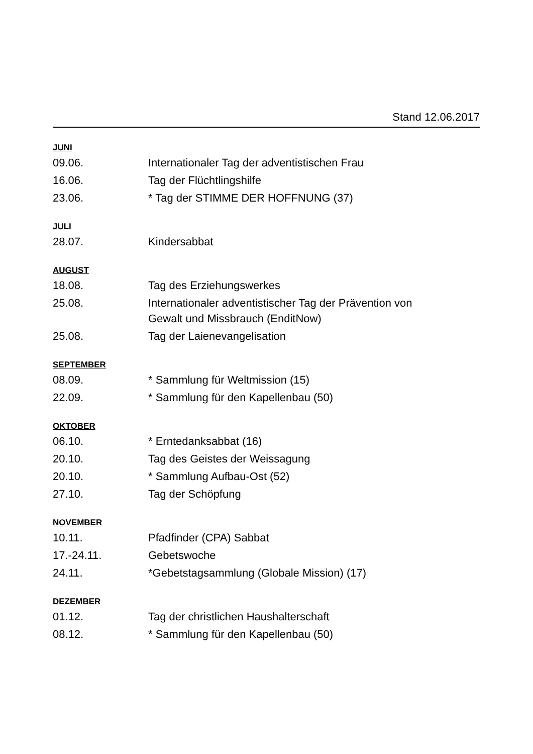Stand 12.06.2017
JUNI
| 09.06. | Internationaler Tag der adventistischen Frau |
| 16.06. | Tag der Flüchtlingshilfe |
| 23.06. | * Tag der STIMME DER HOFFNUNG (37) |
JULI
| 28.07. | Kindersabbat |
AUGUST
| 18.08. | Tag des Erziehungswerkes |
| 25.08. | Internationaler adventistischer Tag der Prävention von Gewalt und Missbrauch (EnditNow) |
| 25.08. | Tag der Laienevangelisation |
SEPTEMBER
| 08.09. | * Sammlung für Weltmission (15) |
| 22.09. | * Sammlung für den Kapellenbau (50) |
OKTOBER
| 06.10. | * Erntedanksabbat (16) |
| 20.10. | Tag des Geistes der Weissagung |
| 20.10. | * Sammlung Aufbau-Ost (52) |
| 27.10. | Tag der Schöpfung |
NOVEMBER
| 10.11. | Pfadfinder (CPA) Sabbat |
| 17.-24.11. | Gebetswoche |
| 24.11. | *Gebetstagsammlung (Globale Mission) (17) |
DEZEMBER
| 01.12. | Tag der christlichen Haushalterschaft |
| 08.12. | * Sammlung für den Kapellenbau (50) |